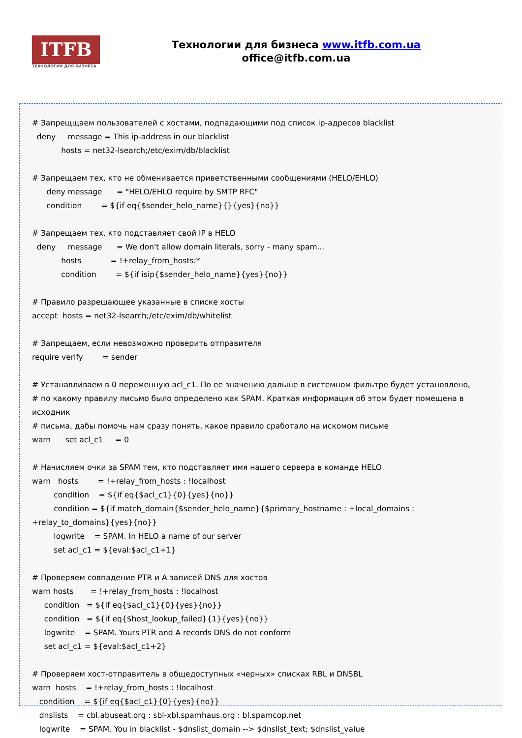ITFB
ТЕХНОЛОГИИ ДЛЯ БИЗНЕСА
Технологии для бизнеса www.itfb.com.ua
office@itfb.com.ua
# Запрещщаем пользователей с хостами, подпадающими под список ip-адресов blacklist
deny message = This ip-address in our blacklist
hosts = net32-lsearch;/etc/exim/db/blacklist
# Запрещаем тех, кто не обменивается приветственными сообщениями (HELO/EHLO)
deny message = "HELO/EHLO require by SMTP RFC"
condition = ${if eq{$sender_helo_name}{}{yes}{no}}
# Запрещаем тех, кто подставляет свой IP в HELO
deny message = We don't allow domain literals, sorry - many spam...
hosts = !+relay_from_hosts:*
condition = ${if isip{$sender_helo_name}{yes}{no}}
# Правило разрешающее указанные в списке хосты
accept hosts = net32-lsearch;/etc/exim/db/whitelist
# Запрещаем, если невозможно проверить отправителя
require verify = sender
# Устанавливаем в 0 переменную acl_c1. По ее значению дальше в системном фильтре будет установлено,
# по какому правилу письмо было определено как SPAM. Краткая информация об этом будет помещена в исходник
# письма, дабы помочь нам сразу понять, какое правило сработало на искомом письме
warn set acl_c1 = 0
# Начисляем очки за SPAM тем, кто подставляет имя нашего сервера в команде HELO
warn hosts = !+relay_from_hosts : !localhost
condition = ${if eq{$acl_c1}{0}{yes}{no}}
condition = ${if match_domain{$sender_helo_name}{$primary_hostname : +local_domains : +relay_to_domains}{yes}{no}}
logwrite = SPAM. In HELO a name of our server
set acl_c1 = ${eval:$acl_c1+1}
# Проверяем совпадение PTR и A записей DNS для хостов
warn hosts = !+relay_from_hosts : !localhost
condition = ${if eq{$acl_c1}{0}{yes}{no}}
condition = ${if eq{$host_lookup_failed}{1}{yes}{no}}
logwrite = SPAM. Yours PTR and A records DNS do not conform
set acl_c1 = ${eval:$acl_c1+2}
# Проверяем хост-отправитель в общедоступных «черных» списках RBL и DNSBL
warn hosts = !+relay_from_hosts : !localhost
condition = ${if eq{$acl_c1}{0}{yes}{no}}
dnslists = cbl.abuseat.org : sbl-xbl.spamhaus.org : bl.spamcop.net
logwrite = SPAM. You in blacklist - $dnslist_domain --> $dnslist_text; $dnslist_value